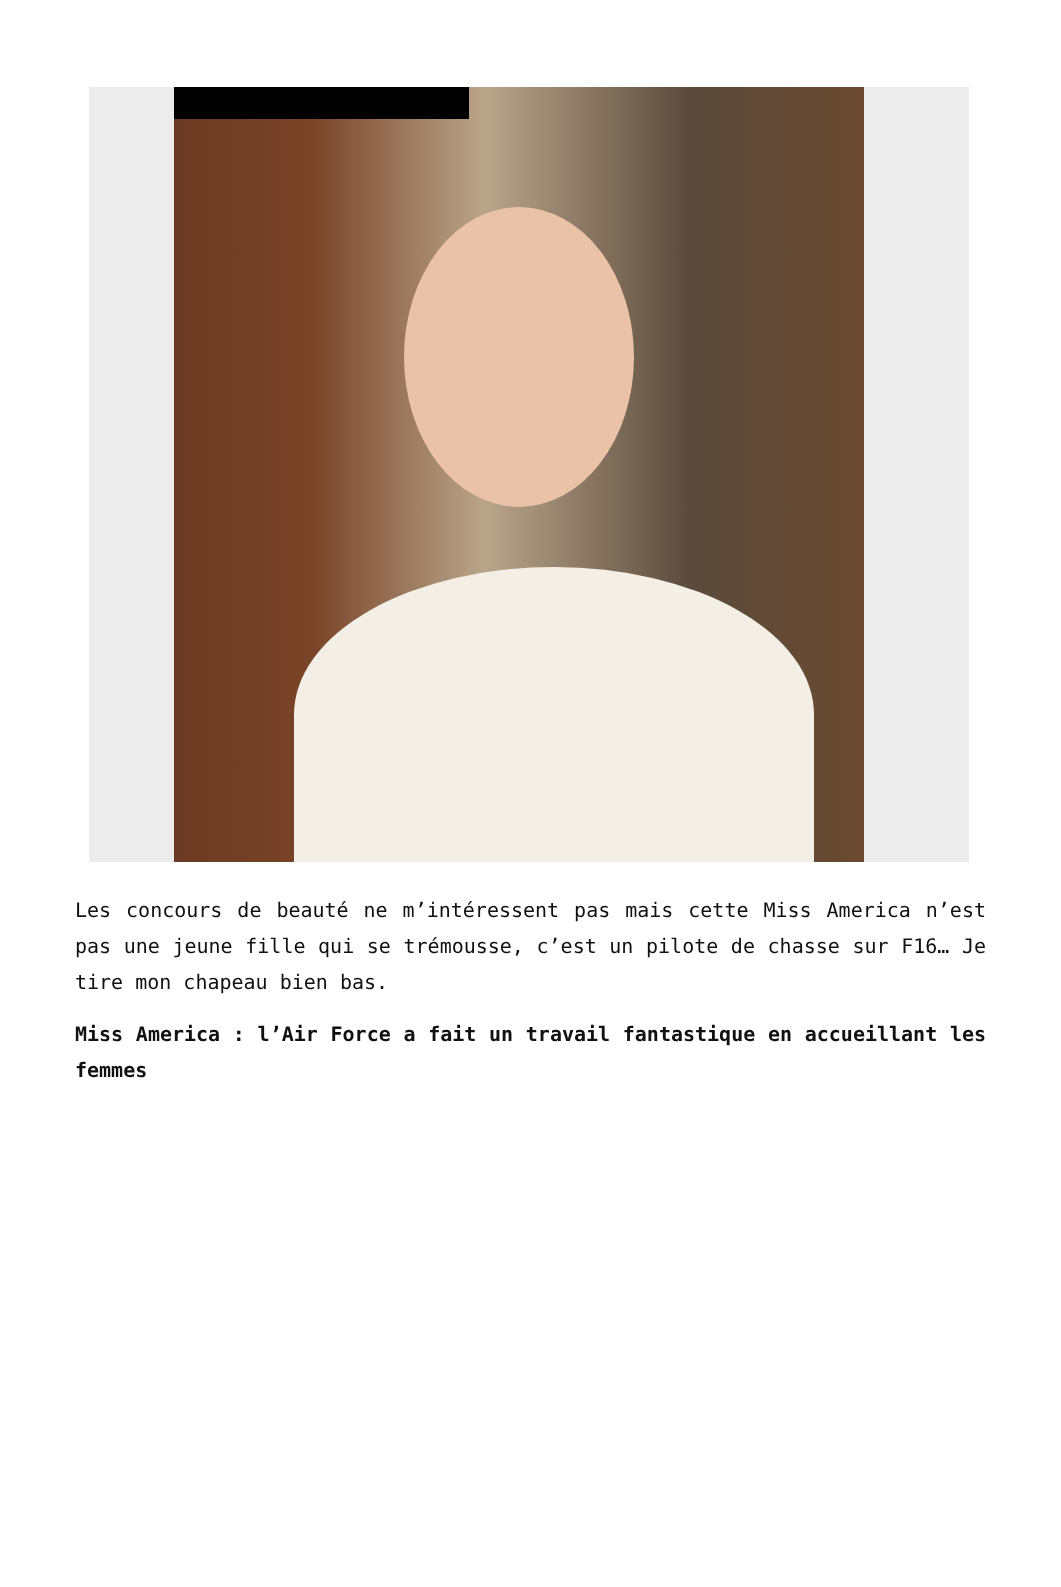Les concours de beauté ne m’intéressent pas mais cette Miss America n’est pas une jeune fille qui se trémousse, c’est un pilote de chasse sur F16… Je tire mon chapeau bien bas.
Miss America : l’Air Force a fait un travail fantastique en accueillant les femmes